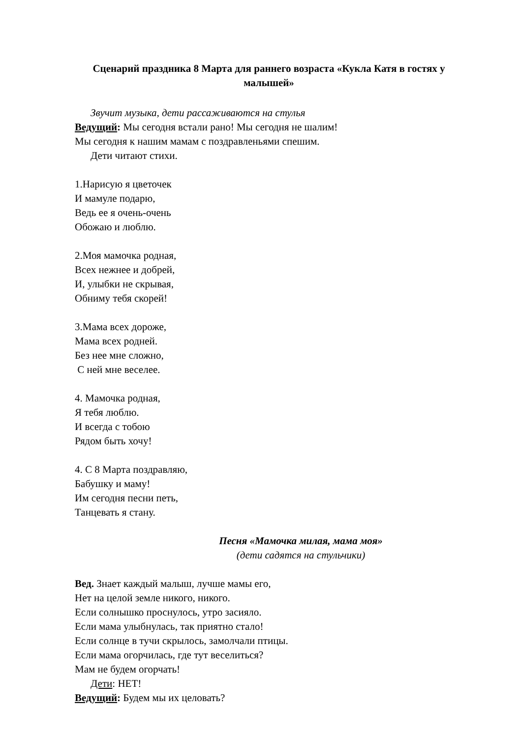Сценарий праздника 8 Марта для раннего возраста «Кукла Катя в гостях у малышей»
Звучит музыка, дети рассаживаются на стулья
Ведущий: Мы сегодня встали рано! Мы сегодня не шалим!
Мы сегодня к нашим мамам с поздравленьями спешим.
Дети читают стихи.
1.Нарисую я цветочек
И мамуле подарю,
Ведь ее я очень-очень
Обожаю и люблю.
2.Моя мамочка родная,
Всех нежнее и добрей,
И, улыбки не скрывая,
Обниму тебя скорей!
3.Мама всех дороже,
Мама всех родней.
Без нее мне сложно,
С ней мне веселее.
4. Мамочка родная,
Я тебя люблю.
И всегда с тобою
Рядом быть хочу!
4. С 8 Марта поздравляю,
Бабушку и маму!
Им сегодня песни петь,
Танцевать я стану.
Песня «Мамочка милая, мама моя»
(дети садятся на стульчики)
Вед. Знает каждый малыш, лучше мамы его,
Нет на целой земле никого, никого.
Если солнышко проснулось, утро засияло.
Если мама улыбнулась, так приятно стало!
Если солнце в тучи скрылось, замолчали птицы.
Если мама огорчилась, где тут веселиться?
Мам не будем огорчать!
Дети: НЕТ!
Ведущий: Будем мы их целовать?